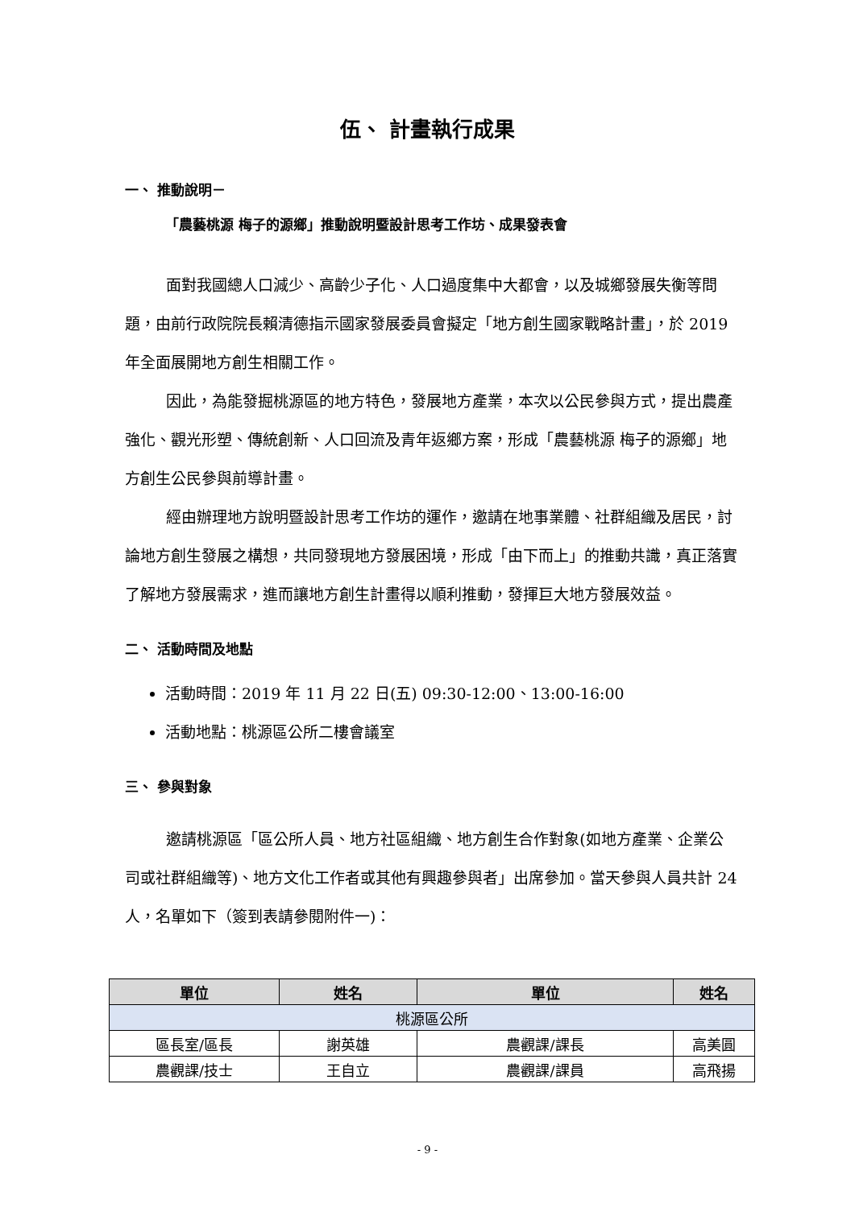伍、 計畫執行成果
一、 推動說明－
「農藝桃源 梅子的源鄉」推動說明暨設計思考工作坊、成果發表會
面對我國總人口減少、高齡少子化、人口過度集中大都會，以及城鄉發展失衡等問題，由前行政院院長賴清德指示國家發展委員會擬定「地方創生國家戰略計畫」，於 2019 年全面展開地方創生相關工作。
因此，為能發掘桃源區的地方特色，發展地方產業，本次以公民參與方式，提出農產強化、觀光形塑、傳統創新、人口回流及青年返鄉方案，形成「農藝桃源 梅子的源鄉」地方創生公民參與前導計畫。
經由辦理地方說明暨設計思考工作坊的運作，邀請在地事業體、社群組織及居民，討論地方創生發展之構想，共同發現地方發展困境，形成「由下而上」的推動共識，真正落實了解地方發展需求，進而讓地方創生計畫得以順利推動，發揮巨大地方發展效益。
二、 活動時間及地點
活動時間：2019 年 11 月 22 日(五) 09:30-12:00、13:00-16:00
活動地點：桃源區公所二樓會議室
三、 參與對象
邀請桃源區「區公所人員、地方社區組織、地方創生合作對象(如地方產業、企業公司或社群組織等)、地方文化工作者或其他有興趣參與者」出席參加。當天參與人員共計 24 人，名單如下（簽到表請參閱附件一)：
| 單位 | 姓名 | 單位 | 姓名 |
| --- | --- | --- | --- |
| 桃源區公所 | | | |
| 區長室/區長 | 謝英雄 | 農觀課/課長 | 高美圓 |
| 農觀課/技士 | 王自立 | 農觀課/課員 | 高飛揚 |
- 9 -